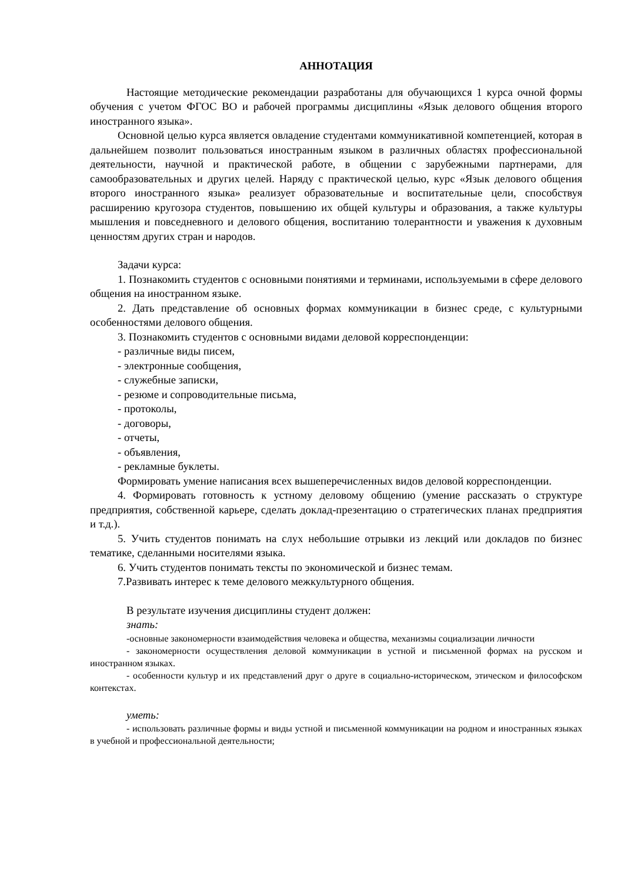АННОТАЦИЯ
Настоящие методические рекомендации разработаны для обучающихся 1 курса очной формы обучения с учетом ФГОС ВО и рабочей программы дисциплины «Язык делового общения второго иностранного языка».
Основной целью курса является овладение студентами коммуникативной компетенцией, которая в дальнейшем позволит пользоваться иностранным языком в различных областях профессиональной деятельности, научной и практической работе, в общении с зарубежными партнерами, для самообразовательных и других целей. Наряду с практической целью, курс «Язык делового общения второго иностранного языка» реализует образовательные и воспитательные цели, способствуя расширению кругозора студентов, повышению их общей культуры и образования, а также культуры мышления и повседневного и делового общения, воспитанию толерантности и уважения к духовным ценностям других стран и народов.
Задачи курса:
1. Познакомить студентов с основными понятиями и терминами, используемыми в сфере делового общения на иностранном языке.
2. Дать представление об основных формах коммуникации в бизнес среде, с культурными особенностями делового общения.
3. Познакомить студентов с основными видами деловой корреспонденции:
- различные виды писем,
- электронные сообщения,
- служебные записки,
- резюме и сопроводительные письма,
- протоколы,
- договоры,
- отчеты,
- объявления,
- рекламные буклеты.
Формировать умение написания всех вышеперечисленных видов деловой корреспонденции.
4. Формировать готовность к устному деловому общению (умение рассказать о структуре предприятия, собственной карьере, сделать доклад-презентацию о стратегических планах предприятия и т.д.).
5. Учить студентов понимать на слух небольшие отрывки из лекций или докладов по бизнес тематике, сделанными носителями языка.
6. Учить студентов понимать тексты по экономической и бизнес темам.
7.Развивать интерес к теме делового межкультурного общения.
В результате изучения дисциплины студент должен:
знать:
-основные закономерности взаимодействия человека и общества, механизмы социализации личности
- закономерности осуществления деловой коммуникации в устной и письменной формах на русском и иностранном языках.
- особенности культур и их представлений друг о друге в социально-историческом, этическом и философском контекстах.
уметь:
- использовать различные формы и виды устной и письменной коммуникации на родном и иностранных языках в учебной и профессиональной деятельности;